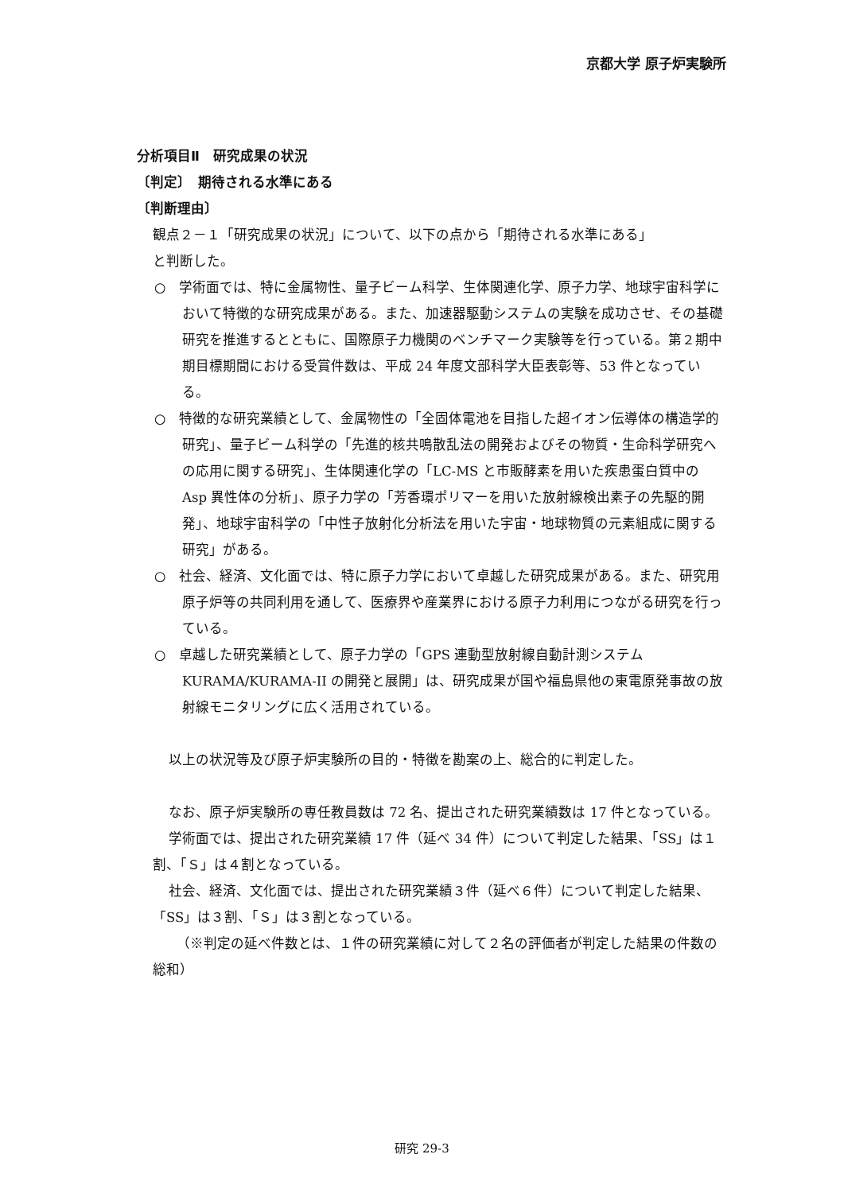京都大学 原子炉実験所
分析項目Ⅱ　研究成果の状況
〔判定〕　期待される水準にある
〔判断理由〕
観点２－１「研究成果の状況」について、以下の点から「期待される水準にある」
と判断した。
○　学術面では、特に金属物性、量子ビーム科学、生体関連化学、原子力学、地球宇宙科学において特徴的な研究成果がある。また、加速器駆動システムの実験を成功させ、その基礎研究を推進するとともに、国際原子力機関のベンチマーク実験等を行っている。第２期中期目標期間における受賞件数は、平成 24 年度文部科学大臣表彰等、53 件となっている。
○　特徴的な研究業績として、金属物性の「全固体電池を目指した超イオン伝導体の構造学的研究」、量子ビーム科学の「先進的核共鳴散乱法の開発およびその物質・生命科学研究への応用に関する研究」、生体関連化学の「LC-MS と市販酵素を用いた疾患蛋白質中の Asp 異性体の分析」、原子力学の「芳香環ポリマーを用いた放射線検出素子の先駆的開発」、地球宇宙科学の「中性子放射化分析法を用いた宇宙・地球物質の元素組成に関する研究」がある。
○　社会、経済、文化面では、特に原子力学において卓越した研究成果がある。また、研究用原子炉等の共同利用を通して、医療界や産業界における原子力利用につながる研究を行っている。
○　卓越した研究業績として、原子力学の「GPS 連動型放射線自動計測システム KURAMA/KURAMA-II の開発と展開」は、研究成果が国や福島県他の東電原発事故の放射線モニタリングに広く活用されている。
以上の状況等及び原子炉実験所の目的・特徴を勘案の上、総合的に判定した。
なお、原子炉実験所の専任教員数は 72 名、提出された研究業績数は 17 件となっている。
学術面では、提出された研究業績 17 件（延べ 34 件）について判定した結果、「SS」は１割、「Ｓ」は４割となっている。
社会、経済、文化面では、提出された研究業績３件（延べ６件）について判定した結果、「SS」は３割、「Ｓ」は３割となっている。
（※判定の延べ件数とは、１件の研究業績に対して２名の評価者が判定した結果の件数の総和）
研究 29-3